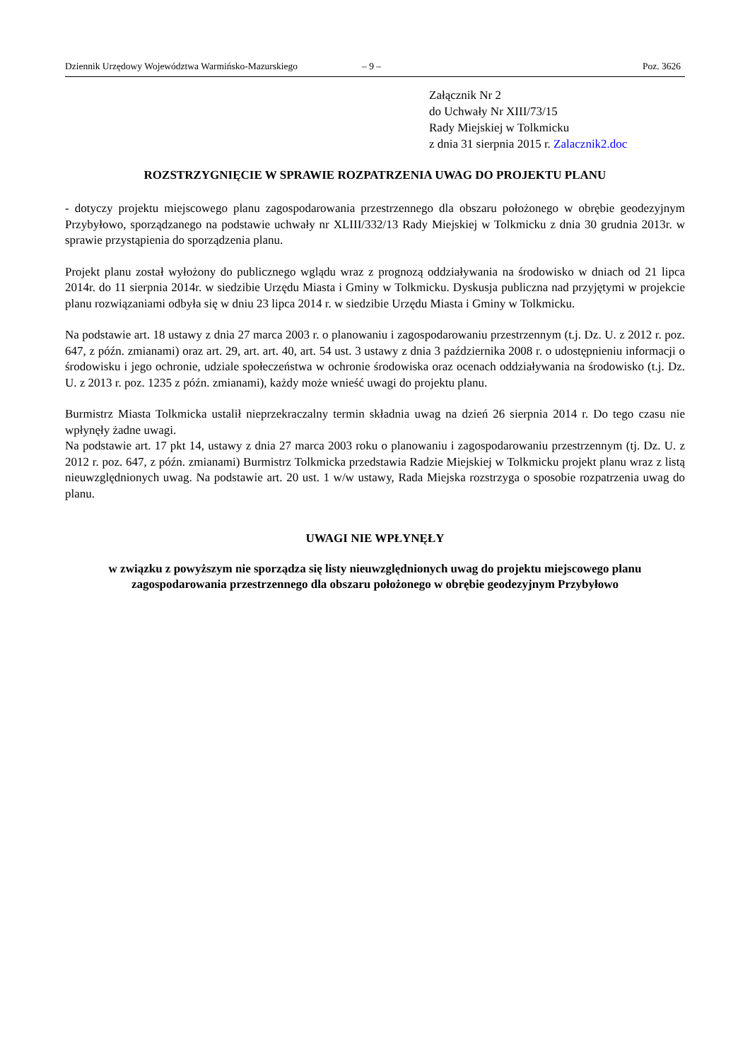Dziennik Urzędowy Województwa Warmińsko-Mazurskiego – 9 – Poz. 3626
Załącznik Nr 2
do Uchwały Nr XIII/73/15
Rady Miejskiej w Tolkmicku
z dnia 31 sierpnia 2015 r. Zalacznik2.doc
ROZSTRZYGNIĘCIE W SPRAWIE ROZPATRZENIA UWAG DO PROJEKTU PLANU
- dotyczy projektu miejscowego planu zagospodarowania przestrzennego dla obszaru położonego w obrębie geodezyjnym Przybyłowo, sporządzanego na podstawie uchwały nr XLIII/332/13 Rady Miejskiej w Tolkmicku z dnia 30 grudnia 2013r. w sprawie przystąpienia do sporządzenia planu.
Projekt planu został wyłożony do publicznego wglądu wraz z prognozą oddziaływania na środowisko w dniach od 21 lipca 2014r. do 11 sierpnia 2014r. w siedzibie Urzędu Miasta i Gminy w Tolkmicku. Dyskusja publiczna nad przyjętymi w projekcie planu rozwiązaniami odbyła się w dniu 23 lipca 2014 r. w siedzibie Urzędu Miasta i Gminy w Tolkmicku.
Na podstawie art. 18 ustawy z dnia 27 marca 2003 r. o planowaniu i zagospodarowaniu przestrzennym (t.j. Dz. U. z 2012 r. poz. 647, z późn. zmianami) oraz art. 29, art. art. 40, art. 54 ust. 3 ustawy z dnia 3 października 2008 r. o udostępnieniu informacji o środowisku i jego ochronie, udziale społeczeństwa w ochronie środowiska oraz ocenach oddziaływania na środowisko (t.j. Dz. U. z 2013 r. poz. 1235 z późn. zmianami), każdy może wnieść uwagi do projektu planu.
Burmistrz Miasta Tolkmicka ustalił nieprzekraczalny termin składnia uwag na dzień 26 sierpnia 2014 r. Do tego czasu nie wpłynęły żadne uwagi.
Na podstawie art. 17 pkt 14, ustawy z dnia 27 marca 2003 roku o planowaniu i zagospodarowaniu przestrzennym (tj. Dz. U. z 2012 r. poz. 647, z późn. zmianami) Burmistrz Tolkmicka przedstawia Radzie Miejskiej w Tolkmicku projekt planu wraz z listą nieuwzględnionych uwag. Na podstawie art. 20 ust. 1 w/w ustawy, Rada Miejska rozstrzyga o sposobie rozpatrzenia uwag do planu.
UWAGI NIE WPŁYNĘŁY
w związku z powyższym nie sporządza się listy nieuwzględnionych uwag do projektu miejscowego planu zagospodarowania przestrzennego dla obszaru położonego w obrębie geodezyjnym Przybyłowo